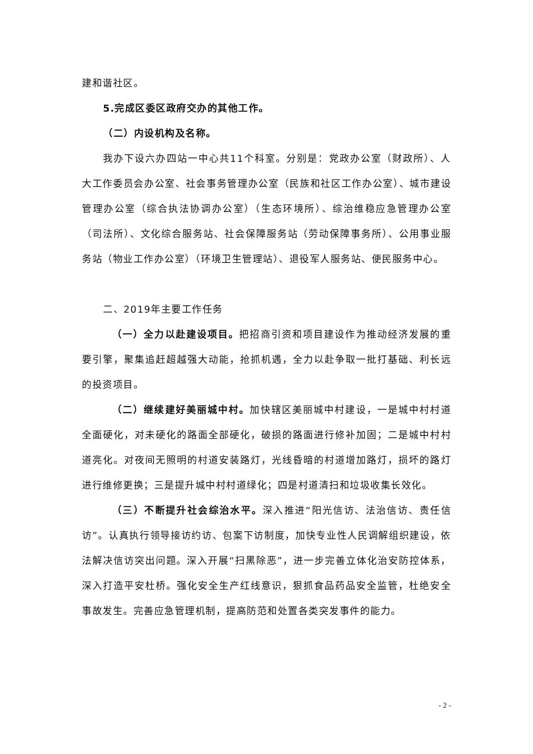建和谐社区。
5.完成区委区政府交办的其他工作。
（二）内设机构及名称。
我办下设六办四站一中心共11个科室。分别是：党政办公室（财政所）、人大工作委员会办公室、社会事务管理办公室（民族和社区工作办公室）、城市建设管理办公室（综合执法协调办公室）（生态环境所）、综治维稳应急管理办公室（司法所）、文化综合服务站、社会保障服务站（劳动保障事务所）、公用事业服务站（物业工作办公室）（环境卫生管理站）、退役军人服务站、便民服务中心。
二、2019年主要工作任务
（一）全力以赴建设项目。把招商引资和项目建设作为推动经济发展的重要引擎，聚集追赶超越强大动能，抢抓机遇，全力以赴争取一批打基础、利长远的投资项目。
（二）继续建好美丽城中村。加快辖区美丽城中村建设，一是城中村村道全面硬化，对未硬化的路面全部硬化，破损的路面进行修补加固；二是城中村村道亮化。对夜间无照明的村道安装路灯，光线昏暗的村道增加路灯，损坏的路灯进行维修更换；三是提升城中村村道绿化；四是村道清扫和垃圾收集长效化。
（三）不断提升社会综治水平。深入推进“阳光信访、法治信访、责任信访”。认真执行领导接访约访、包案下访制度，加快专业性人民调解组织建设，依法解决信访突出问题。深入开展“扫黑除恶”，进一步完善立体化治安防控体系，深入打造平安杜桥。强化安全生产红线意识，狠抓食品药品安全监管，杜绝安全事故发生。完善应急管理机制，提高防范和处置各类突发事件的能力。
- 2 -